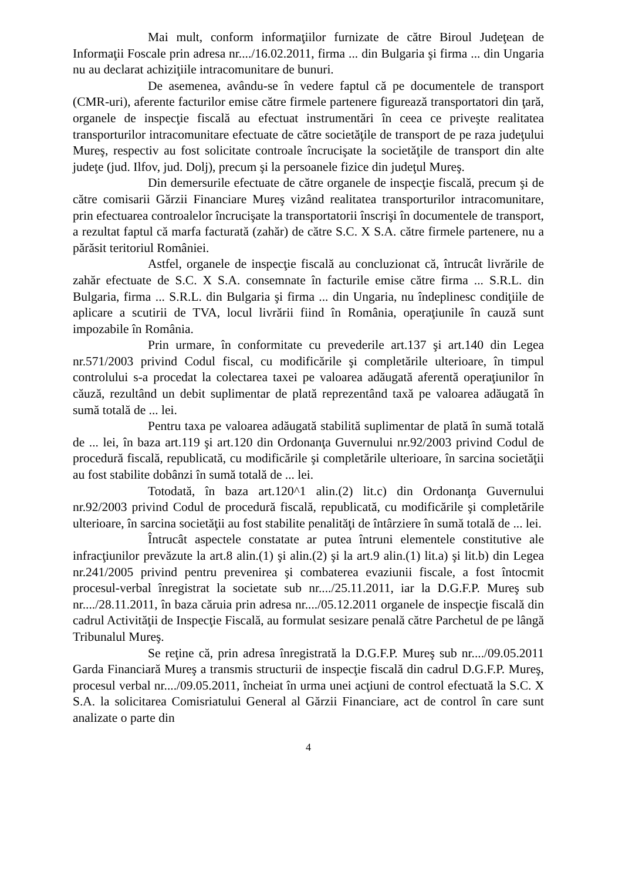Mai mult, conform informaţiilor furnizate de către Biroul Judeţean de Informaţii Foscale prin adresa nr..../16.02.2011, firma ... din Bulgaria şi firma ... din Ungaria nu au declarat achiziţiile intracomunitare de bunuri.
De asemenea, avându-se în vedere faptul că pe documentele de transport (CMR-uri), aferente facturilor emise către firmele partenere figurează transportatori din ţară, organele de inspecţie fiscală au efectuat instrumentări în ceea ce priveşte realitatea transporturilor intracomunitare efectuate de către societăţile de transport de pe raza judeţului Mureş, respectiv au fost solicitate controale încrucişate la societăţile de transport din alte judeţe (jud. Ilfov, jud. Dolj), precum şi la persoanele fizice din judeţul Mureş.
Din demersurile efectuate de către organele de inspecţie fiscală, precum şi de către comisarii Gărzii Financiare Mureş vizând realitatea transporturilor intracomunitare, prin efectuarea controalelor încrucişate la transportatorii înscrişi în documentele de transport, a rezultat faptul că marfa facturată (zahăr) de către S.C. X S.A. către firmele partenere, nu a părăsit teritoriul României.
Astfel, organele de inspecţie fiscală au concluzionat că, întrucât livrările de zahăr efectuate de S.C. X S.A. consemnate în facturile emise către firma ... S.R.L. din Bulgaria, firma ... S.R.L. din Bulgaria şi firma ... din Ungaria, nu îndeplinesc condiţiile de aplicare a scutirii de TVA, locul livrării fiind în România, operaţiunile în cauză sunt impozabile în România.
Prin urmare, în conformitate cu prevederile art.137 şi art.140 din Legea nr.571/2003 privind Codul fiscal, cu modificările şi completările ulterioare, în timpul controlului s-a procedat la colectarea taxei pe valoarea adăugată aferentă operaţiunilor în căuză, rezultând un debit suplimentar de plată reprezentând taxă pe valoarea adăugată în sumă totală de ... lei.
Pentru taxa pe valoarea adăugată stabilită suplimentar de plată în sumă totală de ... lei, în baza art.119 şi art.120 din Ordonanţa Guvernului nr.92/2003 privind Codul de procedură fiscală, republicată, cu modificările şi completările ulterioare, în sarcina societăţii au fost stabilite dobânzi în sumă totală de ... lei.
Totodată, în baza art.120^1 alin.(2) lit.c) din Ordonanţa Guvernului nr.92/2003 privind Codul de procedură fiscală, republicată, cu modificările şi completările ulterioare, în sarcina societăţii au fost stabilite penalităţi de întârziere în sumă totală de ... lei.
Întrucât aspectele constatate ar putea întruni elementele constitutive ale infracţiunilor prevăzute la art.8 alin.(1) şi alin.(2) şi la art.9 alin.(1) lit.a) şi lit.b) din Legea nr.241/2005 privind pentru prevenirea şi combaterea evaziunii fiscale, a fost întocmit procesul-verbal înregistrat la societate sub nr..../25.11.2011, iar la D.G.F.P. Mureş sub nr..../28.11.2011, în baza căruia prin adresa nr..../05.12.2011 organele de inspecţie fiscală din cadrul Activităţii de Inspecţie Fiscală, au formulat sesizare penală către Parchetul de pe lângă Tribunalul Mureş.
Se reţine că, prin adresa înregistrată la D.G.F.P. Mureş sub nr..../09.05.2011 Garda Financiară Mureş a transmis structurii de inspecţie fiscală din cadrul D.G.F.P. Mureş, procesul verbal nr..../09.05.2011, încheiat în urma unei acţiuni de control efectuată la S.C. X S.A. la solicitarea Comisriatului General al Gărzii Financiare, act de control în care sunt analizate o parte din
4